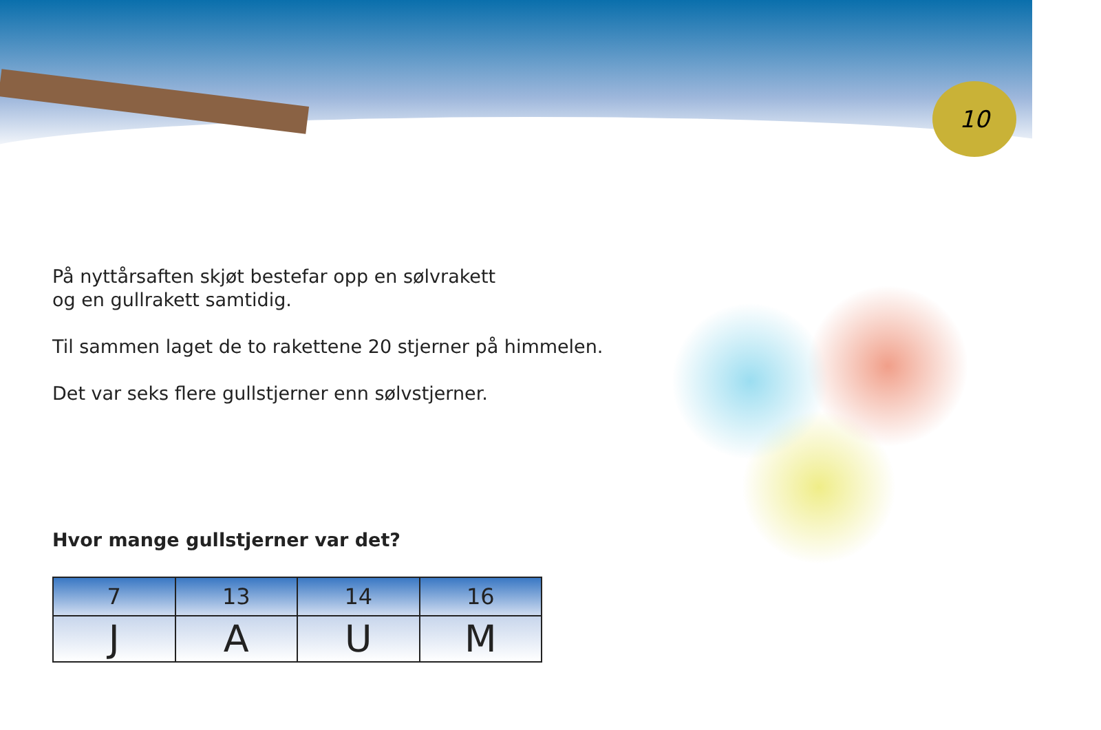10
På nyttårsaften skjøt bestefar opp en sølvrakett
og en gullrakett samtidig.
Til sammen laget de to rakettene 20 stjerner på himmelen.
Det var seks flere gullstjerner enn sølvstjerner.
Hvor mange gullstjerner var det?
| 7 | 13 | 14 | 16 |
| J | A | U | M |